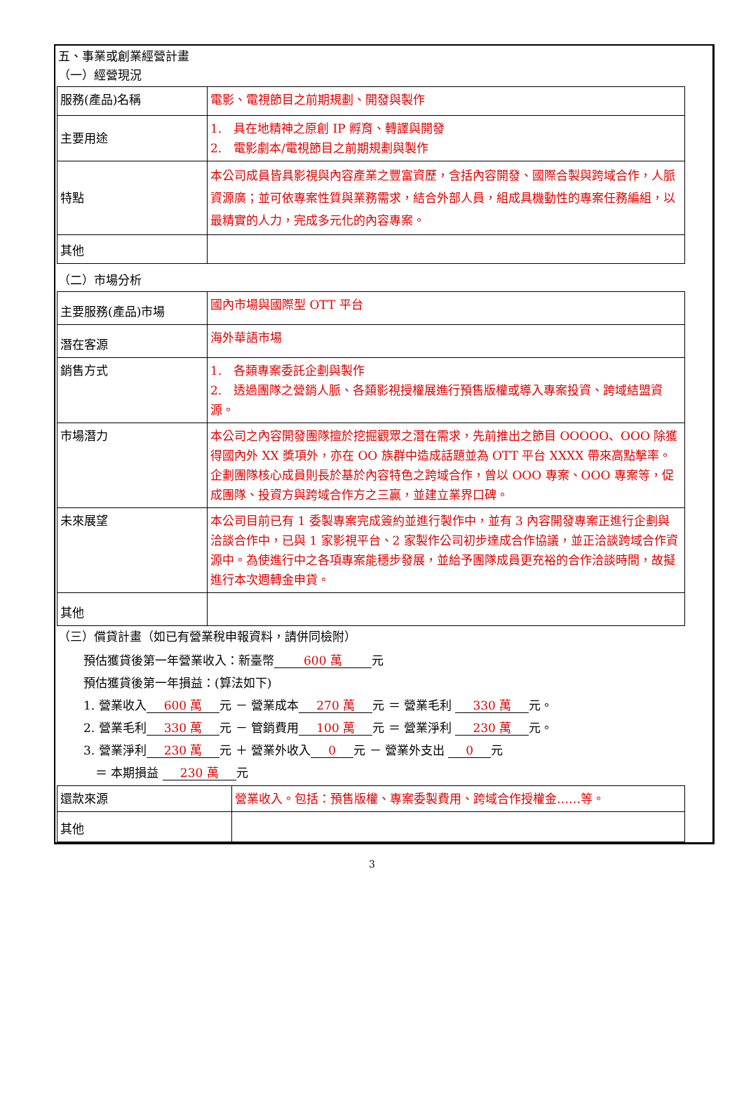五、事業或創業經營計畫
（一）經營現況
| 服務(產品)名稱 | 電影、電視節目之前期規劃、開發與製作 |
| 主要用途 | 1. 具在地精神之原創 IP 孵育、轉譯與開發 2. 電影劇本/電視節目之前期規劃與製作 |
| 特點 | 本公司成員皆具影視與內容產業之豐富資歷，含括內容開發、國際合製與跨域合作，人脈資源廣；並可依專案性質與業務需求，結合外部人員，組成具機動性的專案任務編組，以最精實的人力，完成多元化的內容專案。 |
| 其他 | |
（二）市場分析
| 主要服務(產品)市場 | 國內市場與國際型 OTT 平台 |
| 潛在客源 | 海外華語市場 |
| 銷售方式 | 1. 各類專案委託企劃與製作 2. 透過團隊之營銷人脈、各類影視授權展進行預售版權或導入專案投資、跨域結盟資源。 |
| 市場潛力 | 本公司之內容開發團隊擅於挖掘觀眾之潛在需求，先前推出之節目 OOOOO、OOO 除獲得國內外 XX 獎項外，亦在 OO 族群中造成話題並為 OTT 平台 XXXX 帶來高點擊率。 企劃團隊核心成員則長於基於內容特色之跨域合作，曾以 OOO 專案、OOO 專案等，促成團隊、投資方與跨域合作方之三贏，並建立業界口碑。 |
| 未來展望 | 本公司目前已有 1 委製專案完成簽約並進行製作中，並有 3 內容開發專案正進行企劃與洽談合作中，已與 1 家影視平台、2 家製作公司初步達成合作協議，並正洽談跨域合作資源中。為使進行中之各項專案能穩步發展，並給予團隊成員更充裕的合作洽談時間，故擬進行本次週轉金申貸。 |
| 其他 | |
（三）償貸計畫（如已有營業稅申報資料，請併同檢附）
預估獲貸後第一年營業收入：新臺幣　　600 萬　　元
預估獲貸後第一年損益：(算法如下)
1. 營業收入　600 萬　元 － 營業成本　270 萬　元 ＝ 營業毛利 　330 萬　元。
2. 營業毛利　330 萬　元 － 管銷費用　100 萬　元 ＝ 營業淨利 　230 萬　元。
3. 營業淨利　230 萬　元 ＋ 營業外收入　0　元 － 營業外支出 　0　元
　＝ 本期損益 　230 萬　元
| 還款來源 | 營業收入。包括：預售版權、專案委製費用、跨域合作授權金……等。 |
| 其他 | |
3